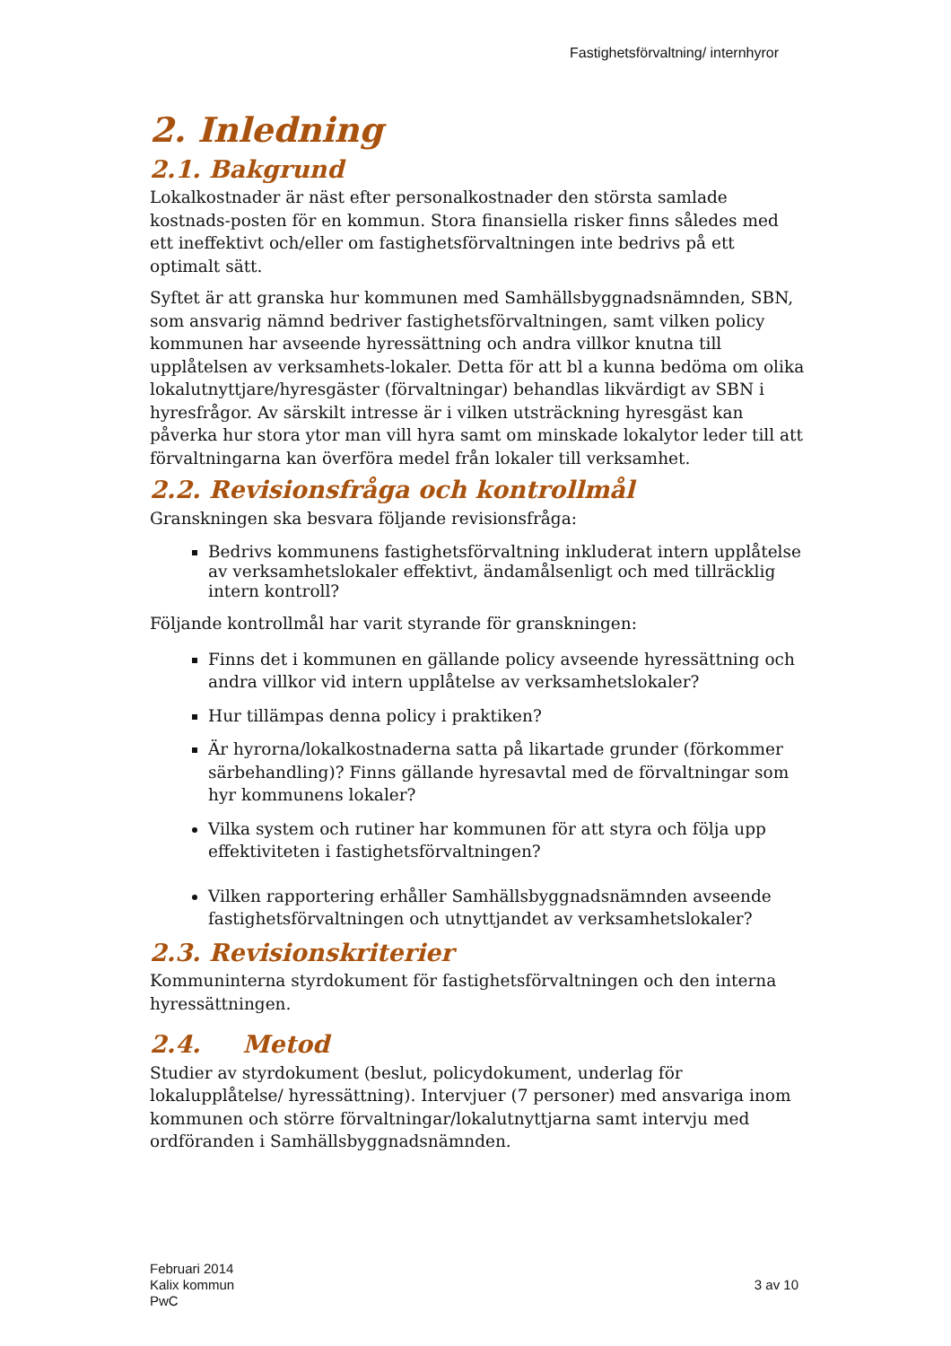Fastighetsförvaltning/ internhyror
2. Inledning
2.1. Bakgrund
Lokalkostnader är näst efter personalkostnader den största samlade kostnads-posten för en kommun. Stora finansiella risker finns således med ett ineffektivt och/eller om fastighetsförvaltningen inte bedrivs på ett optimalt sätt.
Syftet är att granska hur kommunen med Samhällsbyggnadsnämnden, SBN, som ansvarig nämnd bedriver fastighetsförvaltningen, samt vilken policy kommunen har avseende hyressättning och andra villkor knutna till upplåtelsen av verksamhets-lokaler. Detta för att bl a kunna bedöma om olika lokalutnyttjare/hyresgäster (förvaltningar) behandlas likvärdigt av SBN i hyresfrågor. Av särskilt intresse är i vilken utsträckning hyresgäst kan påverka hur stora ytor man vill hyra samt om minskade lokalytor leder till att förvaltningarna kan överföra medel från lokaler till verksamhet.
2.2. Revisionsfråga och kontrollmål
Granskningen ska besvara följande revisionsfråga:
Bedrivs kommunens fastighetsförvaltning inkluderat intern upplåtelse av verksamhetslokaler effektivt, ändamålsenligt och med tillräcklig intern kontroll?
Följande kontrollmål har varit styrande för granskningen:
Finns det i kommunen en gällande policy avseende hyressättning och andra villkor vid intern upplåtelse av verksamhetslokaler?
Hur tillämpas denna policy i praktiken?
Är hyrorna/lokalkostnaderna satta på likartade grunder (förkommer särbehandling)? Finns gällande hyresavtal med de förvaltningar som hyr kommunens lokaler?
Vilka system och rutiner har kommunen för att styra och följa upp effektiviteten i fastighetsförvaltningen?
Vilken rapportering erhåller Samhällsbyggnadsnämnden avseende fastighetsförvaltningen och utnyttjandet av verksamhetslokaler?
2.3. Revisionskriterier
Kommuninterna styrdokument för fastighetsförvaltningen och den interna hyressättningen.
2.4. Metod
Studier av styrdokument (beslut, policydokument, underlag för lokalupplåtelse/ hyressättning). Intervjuer (7 personer) med ansvariga inom kommunen och större förvaltningar/lokalutnyttjarna samt intervju med ordföranden i Samhällsbyggnadsnämnden.
Februari 2014
Kalix kommun
PwC
3 av 10